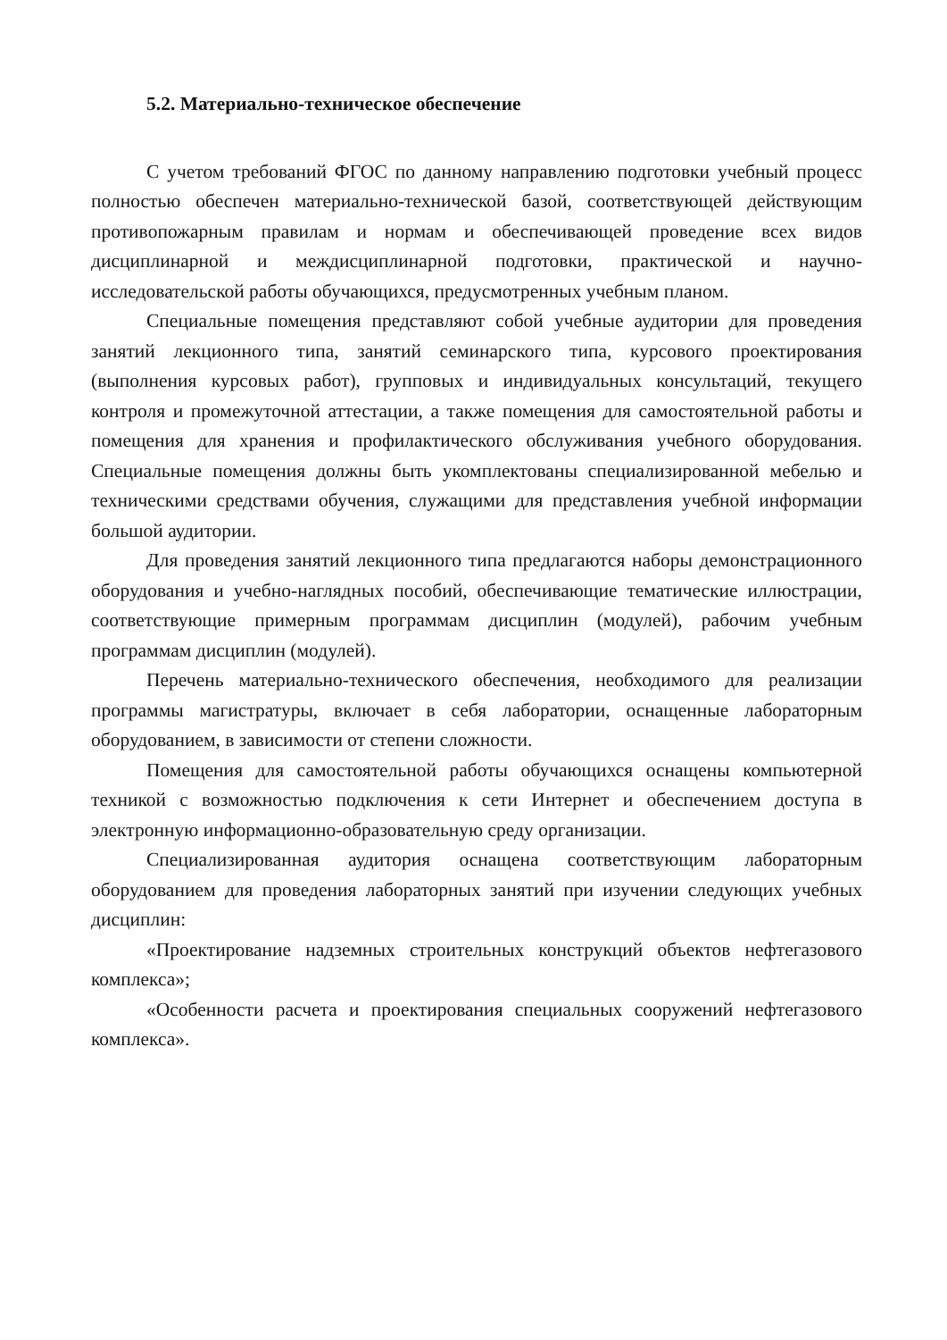5.2. Материально-техническое обеспечение
С учетом требований ФГОС по данному направлению подготовки учебный процесс полностью обеспечен материально-технической базой, соответствующей действующим противопожарным правилам и нормам и обеспечивающей проведение всех видов дисциплинарной и междисциплинарной подготовки, практической и научно-исследовательской работы обучающихся, предусмотренных учебным планом.
Специальные помещения представляют собой учебные аудитории для проведения занятий лекционного типа, занятий семинарского типа, курсового проектирования (выполнения курсовых работ), групповых и индивидуальных консультаций, текущего контроля и промежуточной аттестации, а также помещения для самостоятельной работы и помещения для хранения и профилактического обслуживания учебного оборудования. Специальные помещения должны быть укомплектованы специализированной мебелью и техническими средствами обучения, служащими для представления учебной информации большой аудитории.
Для проведения занятий лекционного типа предлагаются наборы демонстрационного оборудования и учебно-наглядных пособий, обеспечивающие тематические иллюстрации, соответствующие примерным программам дисциплин (модулей), рабочим учебным программам дисциплин (модулей).
Перечень материально-технического обеспечения, необходимого для реализации программы магистратуры, включает в себя лаборатории, оснащенные лабораторным оборудованием, в зависимости от степени сложности.
Помещения для самостоятельной работы обучающихся оснащены компьютерной техникой с возможностью подключения к сети Интернет и обеспечением доступа в электронную информационно-образовательную среду организации.
Специализированная аудитория оснащена соответствующим лабораторным оборудованием для проведения лабораторных занятий при изучении следующих учебных дисциплин:
«Проектирование надземных строительных конструкций объектов нефтегазового комплекса»;
«Особенности расчета и проектирования специальных сооружений нефтегазового комплекса».